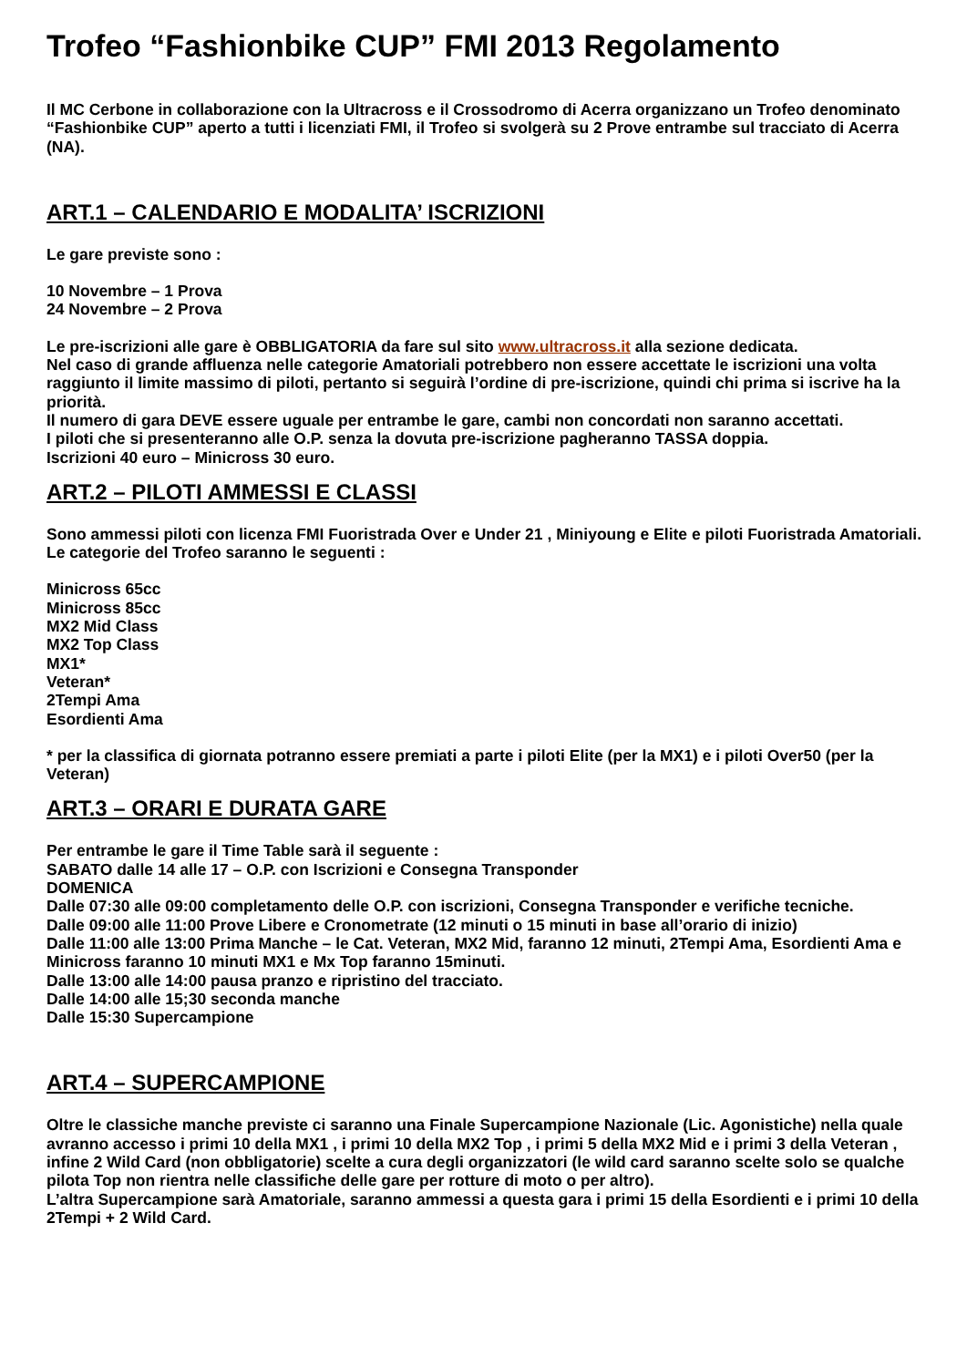Trofeo “Fashionbike CUP” FMI 2013 Regolamento
Il MC Cerbone in collaborazione con la Ultracross e il Crossodromo di Acerra organizzano un Trofeo denominato “Fashionbike CUP” aperto a tutti i licenziati FMI, il Trofeo si svolgerà su 2 Prove entrambe sul tracciato di Acerra (NA).
ART.1 – CALENDARIO E MODALITA’ ISCRIZIONI
Le gare previste sono :
10 Novembre – 1 Prova
24 Novembre – 2 Prova
Le pre-iscrizioni alle gare è OBBLIGATORIA da fare sul sito www.ultracross.it alla sezione dedicata.
Nel caso di grande affluenza nelle categorie Amatoriali potrebbero non essere accettate le iscrizioni una volta raggiunto il limite massimo di piloti, pertanto si seguirà l’ordine di pre-iscrizione, quindi chi prima si iscrive ha la priorità.
Il numero di gara DEVE essere uguale per entrambe le gare, cambi non concordati non saranno accettati.
I piloti che si presenteranno alle O.P. senza la dovuta pre-iscrizione pagheranno TASSA doppia.
Iscrizioni 40 euro – Minicross 30 euro.
ART.2 – PILOTI AMMESSI E CLASSI
Sono ammessi piloti con licenza FMI Fuoristrada Over e Under 21 , Miniyoung e Elite e piloti Fuoristrada Amatoriali.
Le categorie del Trofeo saranno le seguenti :
Minicross 65cc
Minicross 85cc
MX2 Mid Class
MX2 Top Class
MX1*
Veteran*
2Tempi Ama
Esordienti Ama
* per la classifica di giornata potranno essere premiati a parte i piloti Elite (per la MX1) e i piloti Over50 (per la Veteran)
ART.3 – ORARI E DURATA GARE
Per entrambe le gare il Time Table sarà il seguente :
SABATO dalle 14 alle 17 – O.P. con Iscrizioni e Consegna Transponder
DOMENICA
Dalle 07:30 alle 09:00 completamento delle O.P. con iscrizioni, Consegna Transponder e verifiche tecniche.
Dalle 09:00 alle 11:00 Prove Libere e Cronometrate (12 minuti o 15 minuti in base all’orario di inizio)
Dalle 11:00 alle 13:00 Prima Manche – le Cat. Veteran, MX2 Mid, faranno 12 minuti, 2Tempi Ama, Esordienti Ama e Minicross faranno 10 minuti MX1 e Mx Top faranno 15minuti.
Dalle 13:00 alle 14:00 pausa pranzo e ripristino del tracciato.
Dalle 14:00 alle 15;30 seconda manche
Dalle 15:30 Supercampione
ART.4 – SUPERCAMPIONE
Oltre le classiche manche previste ci saranno una Finale Supercampione Nazionale (Lic. Agonistiche) nella quale avranno accesso i primi 10 della MX1 , i primi 10 della MX2 Top , i primi 5 della MX2 Mid e i primi 3 della Veteran , infine 2 Wild Card (non obbligatorie) scelte a cura degli organizzatori (le wild card saranno scelte solo se qualche pilota Top non rientra nelle classifiche delle gare per rotture di moto o per altro).
L’altra Supercampione sarà Amatoriale, saranno ammessi a questa gara i primi 15 della Esordienti e i primi 10 della 2Tempi + 2 Wild Card.